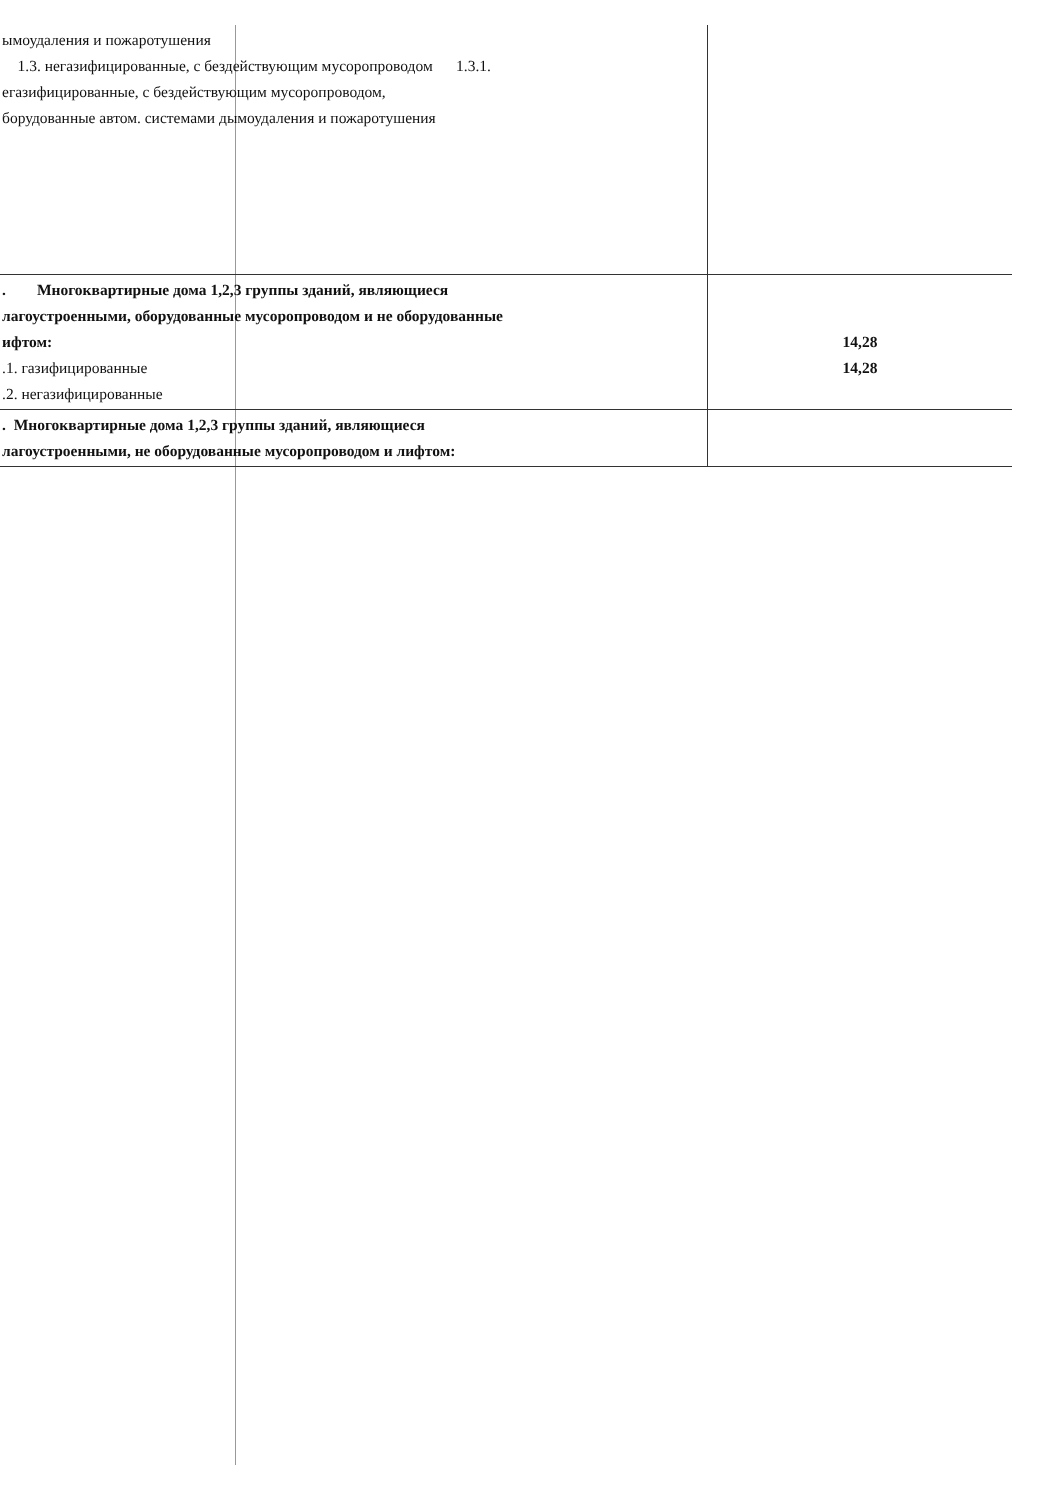| ымоудаления и пожаротушения 1.3. негазифицированные, с бездействующим мусоропроводом 1.3.1. егазифицированные, с бездействующим мусоропроводом, борудованные автом. системами дымоудаления и пожаротушения | |
| . Многоквартирные дома 1,2,3 группы зданий, являющиеся лагоустроенными, оборудованные мусоропроводом и не оборудованные ифтом: .1. газифицированные .2. негазифицированные | 14,28 14,28 |
| . Многоквартирные дома 1,2,3 группы зданий, являющиеся лагоустроенными, не оборудованные мусоропроводом и лифтом: | |